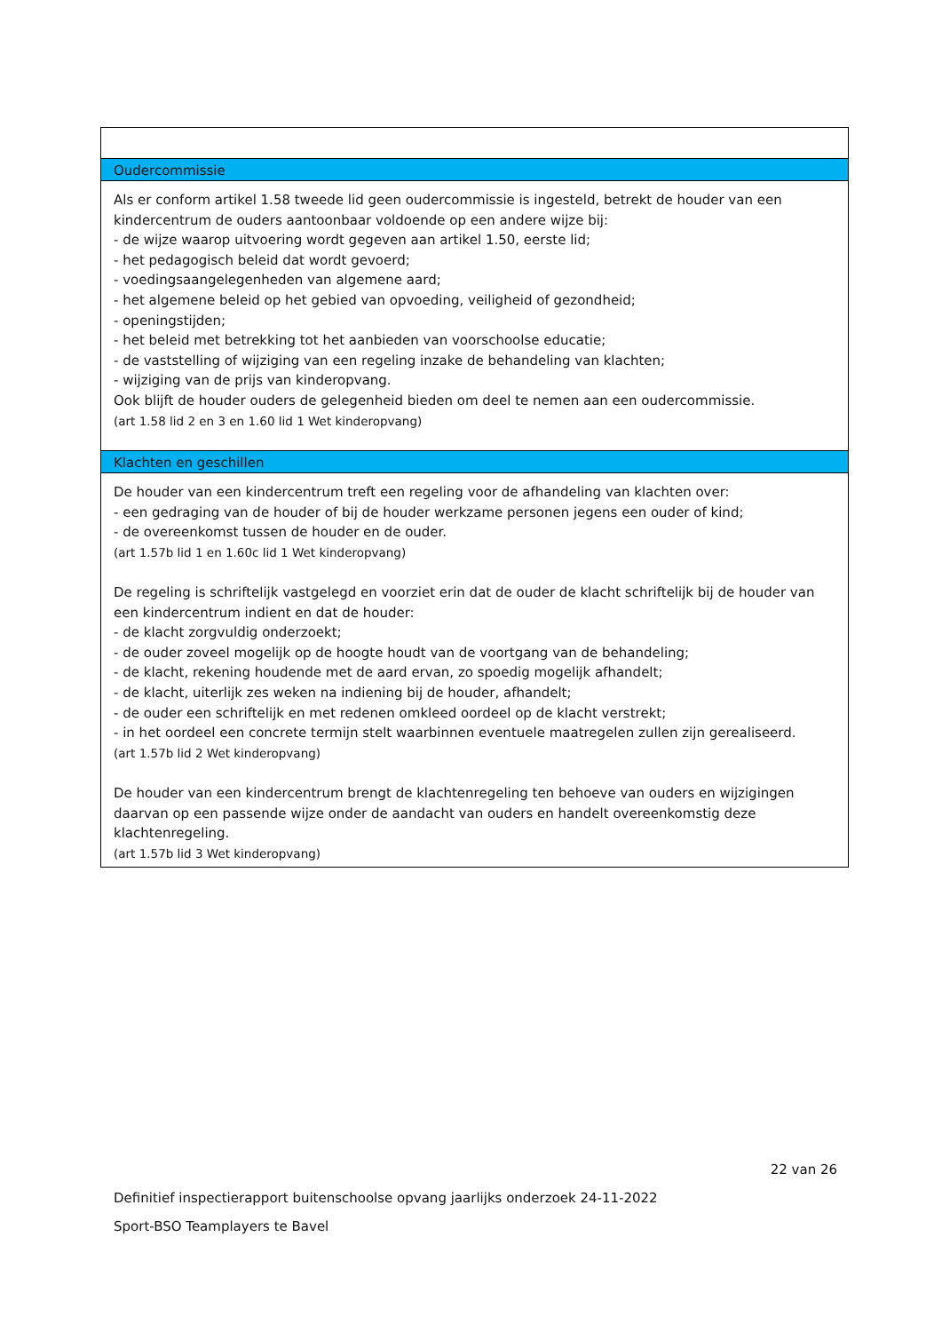| Oudercommissie |
| --- |
| Als er conform artikel 1.58 tweede lid geen oudercommissie is ingesteld, betrekt de houder van een kindercentrum de ouders aantoonbaar voldoende op een andere wijze bij: - de wijze waarop uitvoering wordt gegeven aan artikel 1.50, eerste lid; - het pedagogisch beleid dat wordt gevoerd; - voedingsaangelegenheden van algemene aard; - het algemene beleid op het gebied van opvoeding, veiligheid of gezondheid; - openingstijden; - het beleid met betrekking tot het aanbieden van voorschoolse educatie; - de vaststelling of wijziging van een regeling inzake de behandeling van klachten; - wijziging van de prijs van kinderopvang. Ook blijft de houder ouders de gelegenheid bieden om deel te nemen aan een oudercommissie. (art 1.58 lid 2 en 3 en 1.60 lid 1 Wet kinderopvang) |
| Klachten en geschillen |
| De houder van een kindercentrum treft een regeling voor de afhandeling van klachten over: - een gedraging van de houder of bij de houder werkzame personen jegens een ouder of kind; - de overeenkomst tussen de houder en de ouder. (art 1.57b lid 1 en 1.60c lid 1 Wet kinderopvang) De regeling is schriftelijk vastgelegd en voorziet erin dat de ouder de klacht schriftelijk bij de houder van een kindercentrum indient en dat de houder: - de klacht zorgvuldig onderzoekt; - de ouder zoveel mogelijk op de hoogte houdt van de voortgang van de behandeling; - de klacht, rekening houdende met de aard ervan, zo spoedig mogelijk afhandelt; - de klacht, uiterlijk zes weken na indiening bij de houder, afhandelt; - de ouder een schriftelijk en met redenen omkleed oordeel op de klacht verstrekt; - in het oordeel een concrete termijn stelt waarbinnen eventuele maatregelen zullen zijn gerealiseerd. (art 1.57b lid 2 Wet kinderopvang) De houder van een kindercentrum brengt de klachtenregeling ten behoeve van ouders en wijzigingen daarvan op een passende wijze onder de aandacht van ouders en handelt overeenkomstig deze klachtenregeling. (art 1.57b lid 3 Wet kinderopvang) |
22 van 26
Definitief inspectierapport buitenschoolse opvang jaarlijks onderzoek 24-11-2022
Sport-BSO Teamplayers te Bavel